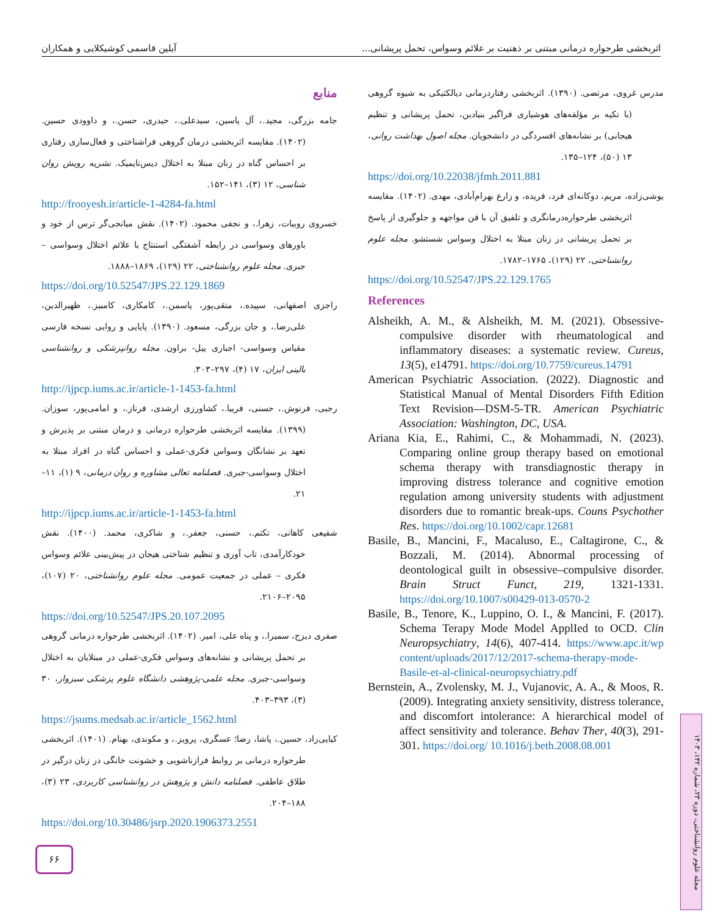اثربخشی طرحواره درمانی مبتنی بر ذهنیت بر علائم وسواس، تحمل پریشانی... آیلین قاسمی کوشیکلایی و همکاران
مدرس غروی، مرتضی. (۱۳۹۰). اثربخشی رفتاردرمانی دیالکتیکی به شیوه گروهی (با تکیه بر مؤلفه‌های هوشیاری فراگیر بنیادین، تحمل پریشانی و تنظیم هیجانی) بر نشانه‌های افسردگی در دانشجویان. مجله اصول بهداشت روانی، ۱۳ (۵۰)، ۱۲۴–۱۳۵.
https://doi.org/10.22038/jfmh.2011.881
یوشی‌زاده، مریم، دوکانه‌ای فرد، فریده، و زارع بهرام‌آبادی، مهدی. (۱۴۰۲). مقایسه اثربخشی طرحواره‌درمانگری و تلفیق آن با فن مواجهه و جلوگیری از پاسخ بر تحمل پریشانی در زنان مبتلا به اختلال وسواس شستشو. مجله علوم روانشناختی، ۲۲ (۱۲۹)، ۱۷۶۵–۱۷۸۲.
https://doi.org/10.52547/JPS.22.129.1765
References
Alsheikh, A. M., & Alsheikh, M. M. (2021). Obsessive-compulsive disorder with rheumatological and inflammatory diseases: a systematic review. Cureus, 13(5), e14791. https://doi.org/10.7759/cureus.14791
American Psychiatric Association. (2022). Diagnostic and Statistical Manual of Mental Disorders Fifth Edition Text Revision—DSM-5-TR. American Psychiatric Association: Washington, DC, USA.
Ariana Kia, E., Rahimi, C., & Mohammadi, N. (2023). Comparing online group therapy based on emotional schema therapy with transdiagnostic therapy in improving distress tolerance and cognitive emotion regulation among university students with adjustment disorders due to romantic break-ups. Couns Psychother Res. https://doi.org/10.1002/capr.12681
Basile, B., Mancini, F., Macaluso, E., Caltagirone, C., & Bozzali, M. (2014). Abnormal processing of deontological guilt in obsessive–compulsive disorder. Brain Struct Funct, 219, 1321-1331. https://doi.org/10.1007/s00429-013-0570-2
Basile, B., Tenore, K., Luppino, O. I., & Mancini, F. (2017). Schema Terapy Mode Model ApplIed to OCD. Clin Neuropsychiatry, 14(6), 407-414. https://www.apc.it/wp content/uploads/2017/12/2017-schema-therapy-mode-Basile-et-al-clinical-neuropsychiatry.pdf
Bernstein, A., Zvolensky, M. J., Vujanovic, A. A., & Moos, R. (2009). Integrating anxiety sensitivity, distress tolerance, and discomfort intolerance: A hierarchical model of affect sensitivity and tolerance. Behav Ther, 40(3), 291-301. https://doi.org/ 10.1016/j.beth.2008.08.001
منابع
جامه بزرگی، مجید.، آل یاسین، سیدعلی.، حیدری، حسن.، و داوودی حسین. (۱۴۰۲). مقایسه اثربخشی درمان گروهی فراشناختی و فعال‌سازی رفتاری بر احساس گناه در زنان مبتلا به اختلال دیس‌تایمیک. نشریه رویش روان شناسی، ۱۲ (۳)، ۱۴۱–۱۵۲.
http://frooyesh.ir/article-1-4284-fa.html
خسروی روبیات، زهرا.، و نجفی محمود. (۱۴۰۲). نقش میانجی‌گر ترس از خود و باورهای وسواسی در رابطه آشفتگی استنتاج با علائم اختلال وسواسی – جبری. مجله علوم روانشناختی، ۲۲ (۱۲۹)، ۱۸۶۹–۱۸۸۸.
https://doi.org/10.52547/JPS.22.129.1869
راجزی اصفهانی، سپیده.، متقی‌پور، یاسمن.، کامکاری، کامبیز.، ظهیرالدین، علی‌رضا.، و جان بزرگی، مسعود. (۱۳۹۰). پایایی و روایی نسخه فارسی مقیاس وسواسی- اجباری ییل- براون. مجله روانپزشکی و روانشناسی بالینی ایران، ۱۷ (۴)، ۲۹۷–۳۰۳.
http://ijpcp.iums.ac.ir/article-1-1453-fa.html
رجبی، فرنوش.، حسنی، فریبا.، کشاورزی ارشدی، فرناز.، و امامی‌پور، سوزان. (۱۳۹۹). مقایسه اثربخشی طرحواره درمانی و درمان مبتنی بر پذیرش و تعهد بر نشانگان وسواس فکری-عملی و احساس گناه در افراد مبتلا به اختلال وسواسی-جبری. فصلنامه تعالی مشاوره و روان درمانی، ۹ (۱)، ۱۱–۲۱.
http://ijpcp.iums.ac.ir/article-1-1453-fa.html
شفیعی کاهانی، تکتم.، حسنی، جعفر.، و شاکری، محمد. (۱۴۰۰). نقش خودکارآمدی، تاب آوری و تنظیم شناختی هیجان در پیش‌بینی علائم وسواس فکری – عملی در جمعیت عمومی. مجله علوم روانشناختی، ۲۰ (۱۰۷)، ۲۰۹۵–۲۱۰۶.
https://doi.org/10.52547/JPS.20.107.2095
صفری دیزج، سمیرا.، و پناه علی، امیر. (۱۴۰۲). اثربخشی طرحواره درمانی گروهی بر تحمل پریشانی و نشانه‌های وسواس فکری-عملی در مبتلایان به اختلال وسواسی-جبری. مجله علمی-پژوهشی دانشگاه علوم پزشکی سبزوار، ۳۰ (۳)، ۳۹۳–۴۰۳.
https://jsums.medsab.ac.ir/article_1562.html
کیایی‌راد، حسین.، پاشا، رضا؛ عسگری، پرویز.، و مکوندی، بهنام. (۱۴۰۱). اثربخشی طرحواره درمانی بر روابط فرازناشویی و خشونت خانگی در زنان درگیر در طلاق عاطفی. فصلنامه دانش و پژوهش در روانشناسی کاربردی، ۲۳ (۳)، ۱۸۸–۲۰۴.
https://doi.org/10.30486/jsrp.2020.1906373.2551
۶۶
مجله علوم روانشناختی، دوره ۲۳، شماره ۱۴۲، ۱۴۰۳